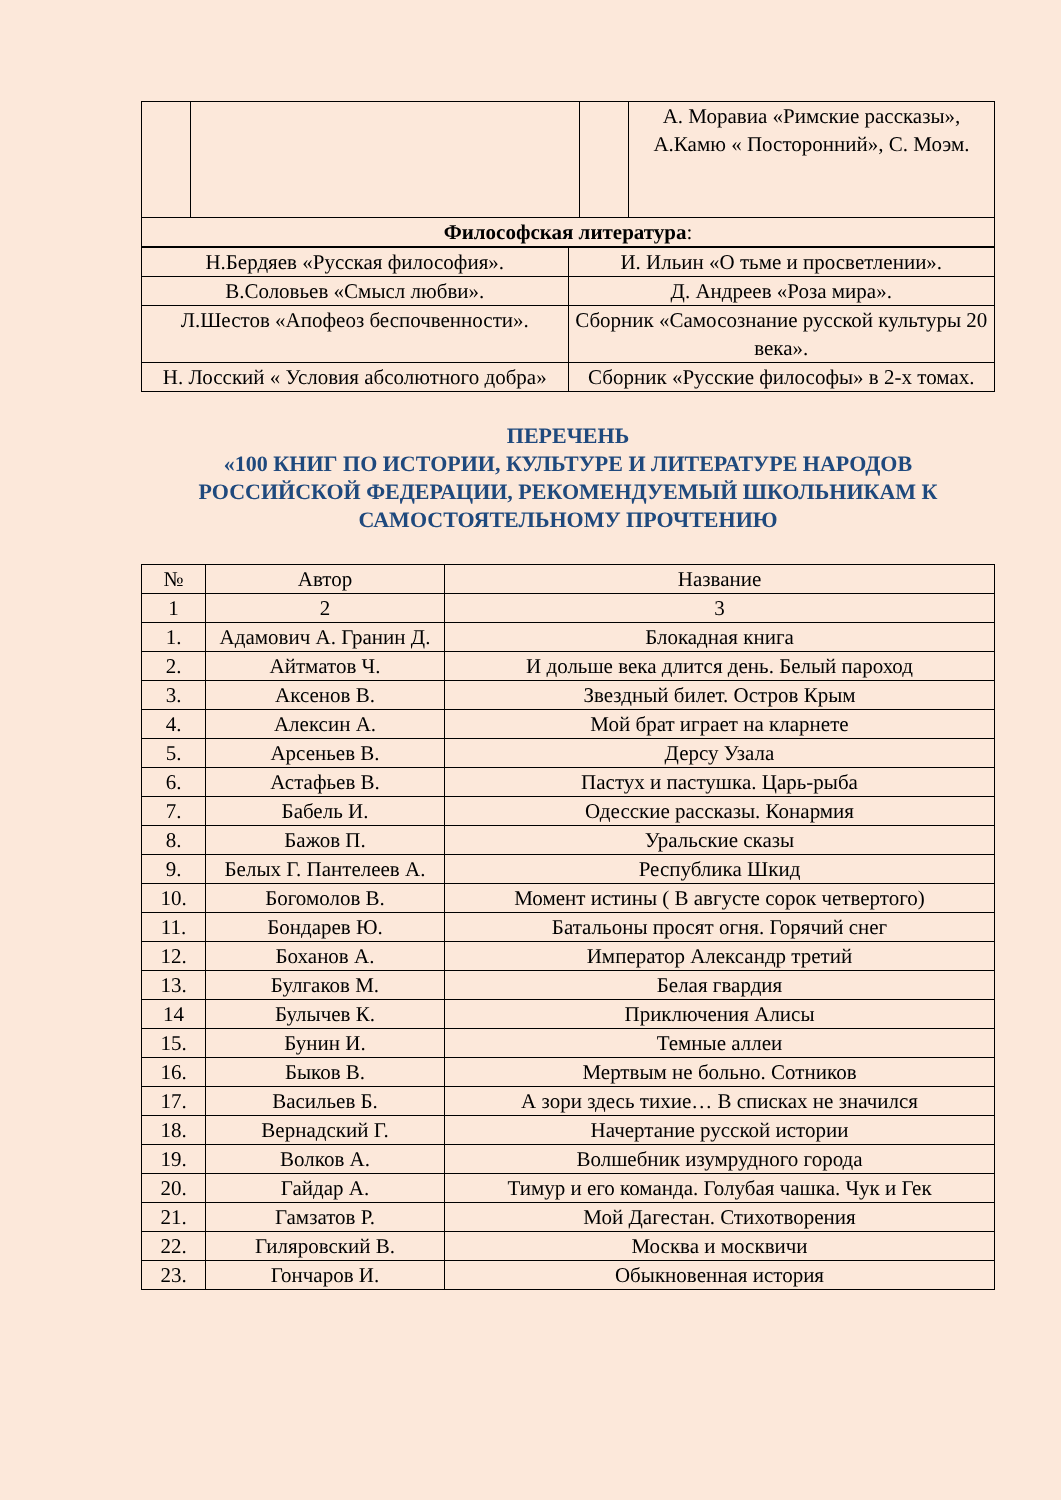| | | | А. Моравиа «Римские рассказы», А.Камю « Посторонний», С. Моэм. |
| Философская литература : | | | |
| Н.Бердяев «Русская философия». | И. Ильин «О тьме и просветлении». |
| В.Соловьев «Смысл любви». | Д. Андреев «Роза мира». |
| Л.Шестов «Апофеоз беспочвенности». | Сборник «Самосознание русской культуры 20 века». |
| Н. Лосский « Условия абсолютного добра» | Сборник «Русские философы» в 2-х томах. |
ПЕРЕЧЕНЬ
«100 КНИГ ПО ИСТОРИИ, КУЛЬТУРЕ И ЛИТЕРАТУРЕ НАРОДОВ РОССИЙСКОЙ ФЕДЕРАЦИИ, РЕКОМЕНДУЕМЫЙ ШКОЛЬНИКАМ К САМОСТОЯТЕЛЬНОМУ ПРОЧТЕНИЮ
| № | Автор | Название |
| --- | --- | --- |
| 1 | 2 | 3 |
| 1. | Адамович А. Гранин Д. | Блокадная книга |
| 2. | Айтматов Ч. | И дольше века длится день. Белый пароход |
| 3. | Аксенов В. | Звездный билет. Остров Крым |
| 4. | Алексин А. | Мой брат играет на кларнете |
| 5. | Арсеньев В. | Дерсу Узала |
| 6. | Астафьев В. | Пастух и пастушка. Царь-рыба |
| 7. | Бабель И. | Одесские рассказы. Конармия |
| 8. | Бажов П. | Уральские сказы |
| 9. | Белых Г. Пантелеев А. | Республика Шкид |
| 10. | Богомолов В. | Момент истины ( В августе сорок четвертого) |
| 11. | Бондарев Ю. | Батальоны просят огня. Горячий снег |
| 12. | Боханов А. | Император Александр третий |
| 13. | Булгаков М. | Белая гвардия |
| 14 | Булычев К. | Приключения Алисы |
| 15. | Бунин И. | Темные аллеи |
| 16. | Быков В. | Мертвым не больно. Сотников |
| 17. | Васильев Б. | А зори здесь тихие… В списках не значился |
| 18. | Вернадский Г. | Начертание русской истории |
| 19. | Волков А. | Волшебник изумрудного города |
| 20. | Гайдар А. | Тимур и его команда. Голубая чашка. Чук и Гек |
| 21. | Гамзатов Р. | Мой Дагестан. Стихотворения |
| 22. | Гиляровский В. | Москва и москвичи |
| 23. | Гончаров И. | Обыкновенная история |